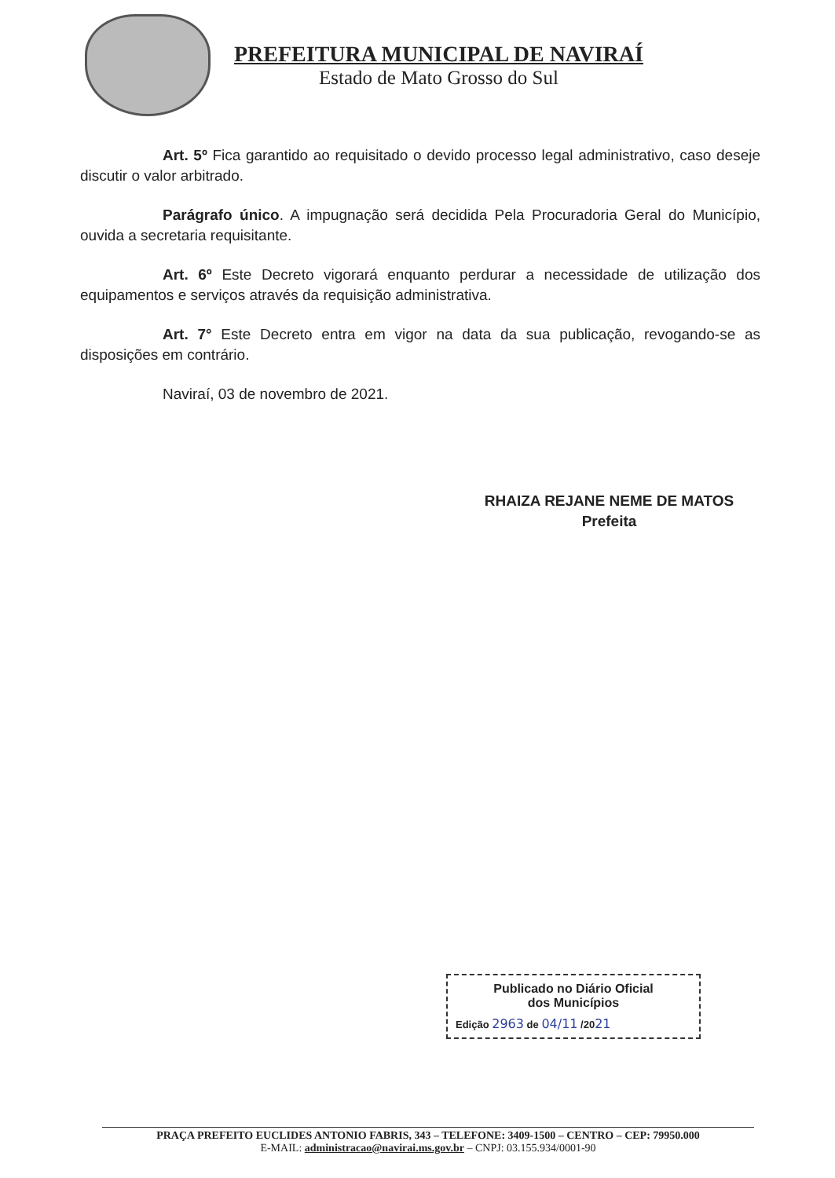PREFEITURA MUNICIPAL DE NAVIRAÍ
Estado de Mato Grosso do Sul
Art. 5º Fica garantido ao requisitado o devido processo legal administrativo, caso deseje discutir o valor arbitrado.
Parágrafo único. A impugnação será decidida Pela Procuradoria Geral do Município, ouvida a secretaria requisitante.
Art. 6º Este Decreto vigorará enquanto perdurar a necessidade de utilização dos equipamentos e serviços através da requisição administrativa.
Art. 7° Este Decreto entra em vigor na data da sua publicação, revogando-se as disposições em contrário.
Naviraí, 03 de novembro de 2021.
RHAIZA REJANE NEME DE MATOS
Prefeita
Publicado no Diário Oficial
dos Municípios
Edição 2963 de 04/11 /2021
PRAÇA PREFEITO EUCLIDES ANTONIO FABRIS, 343 – TELEFONE: 3409-1500 – CENTRO – CEP: 79950.000
E-MAIL: administracao@navirai.ms.gov.br – CNPJ: 03.155.934/0001-90